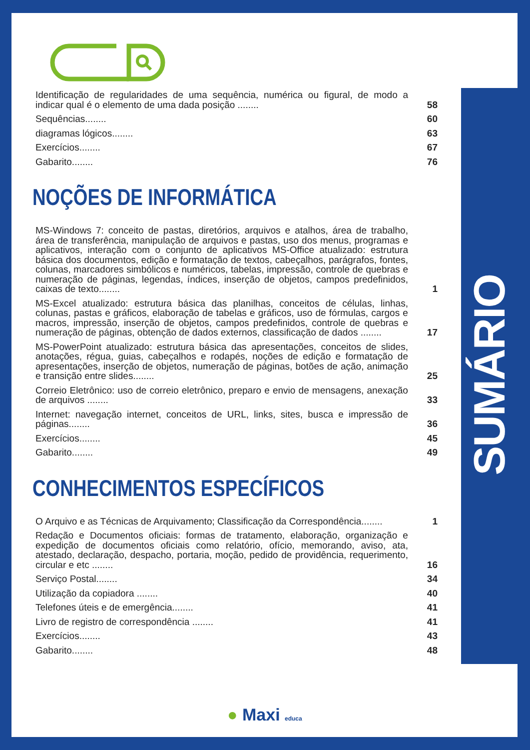SUMÁRIO
Identificação de regularidades de uma sequência, numérica ou figural, de modo a indicar qual é o elemento de uma dada posição ........
58
Sequências........
60
diagramas lógicos........
63
Exercícios........
67
Gabarito........
76
NOÇÕES DE INFORMÁTICA
MS-Windows 7: conceito de pastas, diretórios, arquivos e atalhos, área de trabalho, área de transferência, manipulação de arquivos e pastas, uso dos menus, programas e aplicativos, interação com o conjunto de aplicativos MS-Office atualizado: estrutura básica dos documentos, edição e formatação de textos, cabeçalhos, parágrafos, fontes, colunas, marcadores simbólicos e numéricos, tabelas, impressão, controle de quebras e numeração de páginas, legendas, índices, inserção de objetos, campos predefinidos, caixas de texto........
1
MS-Excel atualizado: estrutura básica das planilhas, conceitos de células, linhas, colunas, pastas e gráficos, elaboração de tabelas e gráficos, uso de fórmulas, cargos e macros, impressão, inserção de objetos, campos predefinidos, controle de quebras e numeração de páginas, obtenção de dados externos, classificação de dados ........
17
MS-PowerPoint atualizado: estrutura básica das apresentações, conceitos de slides, anotações, régua, guias, cabeçalhos e rodapés, noções de edição e formatação de apresentações, inserção de objetos, numeração de páginas, botões de ação, animação e transição entre slides........
25
Correio Eletrônico: uso de correio eletrônico, preparo e envio de mensagens, anexação de arquivos ........
33
Internet: navegação internet, conceitos de URL, links, sites, busca e impressão de páginas........
36
Exercícios........
45
Gabarito........
49
CONHECIMENTOS ESPECÍFICOS
O Arquivo e as Técnicas de Arquivamento; Classificação da Correspondência........
1
Redação e Documentos oficiais: formas de tratamento, elaboração, organização e expedição de documentos oficiais como relatório, ofício, memorando, aviso, ata, atestado, declaração, despacho, portaria, moção, pedido de providência, requerimento, circular e etc ........
16
Serviço Postal........
34
Utilização da copiadora ........
40
Telefones úteis e de emergência........
41
Livro de registro de correspondência ........
41
Exercícios........
43
Gabarito........
48
● Maxi educa